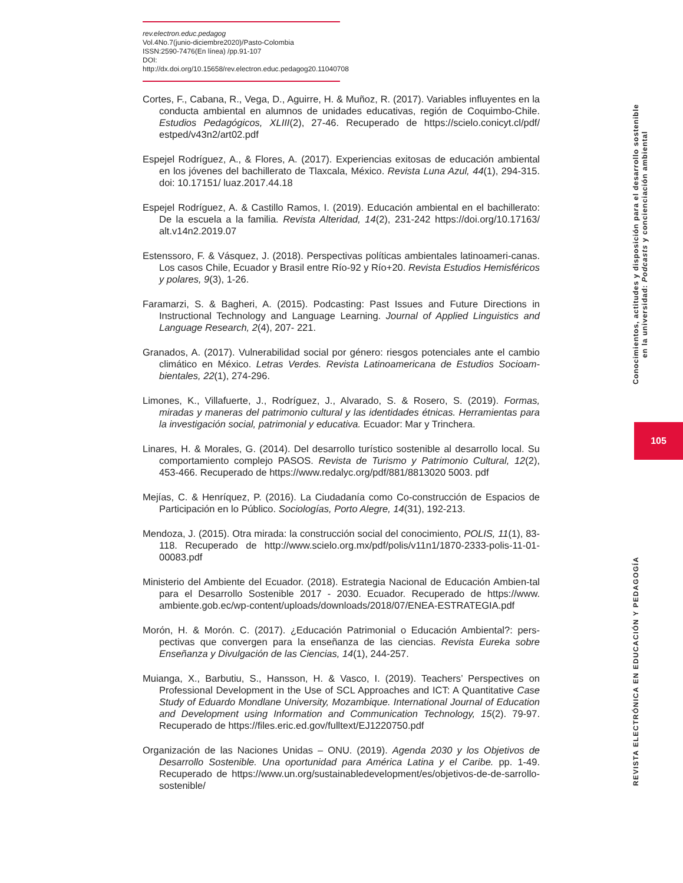rev.electron.educ.pedagog
Vol.4No.7(junio-diciembre2020)/Pasto-Colombia
ISSN:2590-7476(En línea) /pp.91-107
DOI: http://dx.doi.org/10.15658/rev.electron.educ.pedagog20.11040708
Cortes, F., Cabana, R., Vega, D., Aguirre, H. & Muñoz, R. (2017). Variables influyentes en la conducta ambiental en alumnos de unidades educativas, región de Coquimbo-Chile. Estudios Pedagógicos, XLIII(2), 27-46. Recuperado de https://scielo.conicyt.cl/pdf/ estped/v43n2/art02.pdf
Espejel Rodríguez, A., & Flores, A. (2017). Experiencias exitosas de educación ambiental en los jóvenes del bachillerato de Tlaxcala, México. Revista Luna Azul, 44(1), 294-315. doi: 10.17151/ luaz.2017.44.18
Espejel Rodríguez, A. & Castillo Ramos, I. (2019). Educación ambiental en el bachillerato: De la escuela a la familia. Revista Alteridad, 14(2), 231-242 https://doi.org/10.17163/ alt.v14n2.2019.07
Estenssoro, F. & Vásquez, J. (2018). Perspectivas políticas ambientales latinoameri-canas. Los casos Chile, Ecuador y Brasil entre Río-92 y Río+20. Revista Estudios Hemisféricos y polares, 9(3), 1-26.
Faramarzi, S. & Bagheri, A. (2015). Podcasting: Past Issues and Future Directions in Instructional Technology and Language Learning. Journal of Applied Linguistics and Language Research, 2(4), 207- 221.
Granados, A. (2017). Vulnerabilidad social por género: riesgos potenciales ante el cambio climático en México. Letras Verdes. Revista Latinoamericana de Estudios Socioam-bientales, 22(1), 274-296.
Limones, K., Villafuerte, J., Rodríguez, J., Alvarado, S. & Rosero, S. (2019). Formas, miradas y maneras del patrimonio cultural y las identidades étnicas. Herramientas para la investigación social, patrimonial y educativa. Ecuador: Mar y Trinchera.
Linares, H. & Morales, G. (2014). Del desarrollo turístico sostenible al desarrollo local. Su comportamiento complejo PASOS. Revista de Turismo y Patrimonio Cultural, 12(2), 453-466. Recuperado de https://www.redalyc.org/pdf/881/8813020 5003. pdf
Mejías, C. & Henríquez, P. (2016). La Ciudadanía como Co-construcción de Espacios de Participación en lo Público. Sociologías, Porto Alegre, 14(31), 192-213.
Mendoza, J. (2015). Otra mirada: la construcción social del conocimiento, POLIS, 11(1), 83-118. Recuperado de http://www.scielo.org.mx/pdf/polis/v11n1/1870-2333-polis-11-01-00083.pdf
Ministerio del Ambiente del Ecuador. (2018). Estrategia Nacional de Educación Ambien-tal para el Desarrollo Sostenible 2017 - 2030. Ecuador. Recuperado de https://www. ambiente.gob.ec/wp-content/uploads/downloads/2018/07/ENEA-ESTRATEGIA.pdf
Morón, H. & Morón. C. (2017). ¿Educación Patrimonial o Educación Ambiental?: pers-pectivas que convergen para la enseñanza de las ciencias. Revista Eureka sobre Enseñanza y Divulgación de las Ciencias, 14(1), 244-257.
Muianga, X., Barbutiu, S., Hansson, H. & Vasco, I. (2019). Teachers’ Perspectives on Professional Development in the Use of SCL Approaches and ICT: A Quantitative Case Study of Eduardo Mondlane University, Mozambique. International Journal of Education and Development using Information and Communication Technology, 15(2). 79-97. Recuperado de https://files.eric.ed.gov/fulltext/EJ1220750.pdf
Organización de las Naciones Unidas – ONU. (2019). Agenda 2030 y los Objetivos de Desarrollo Sostenible. Una oportunidad para América Latina y el Caribe. pp. 1-49. Recuperado de https://www.un.org/sustainabledevelopment/es/objetivos-de-de-sarrollo-sostenible/
Conocimientos, actitudes y disposición para el desarrollo sostenible
en la universidad: Podcasts y concienciación ambiental
105
REVISTA ELECTRÓNICA EN EDUCACIÓN Y PEDAGOGÍA